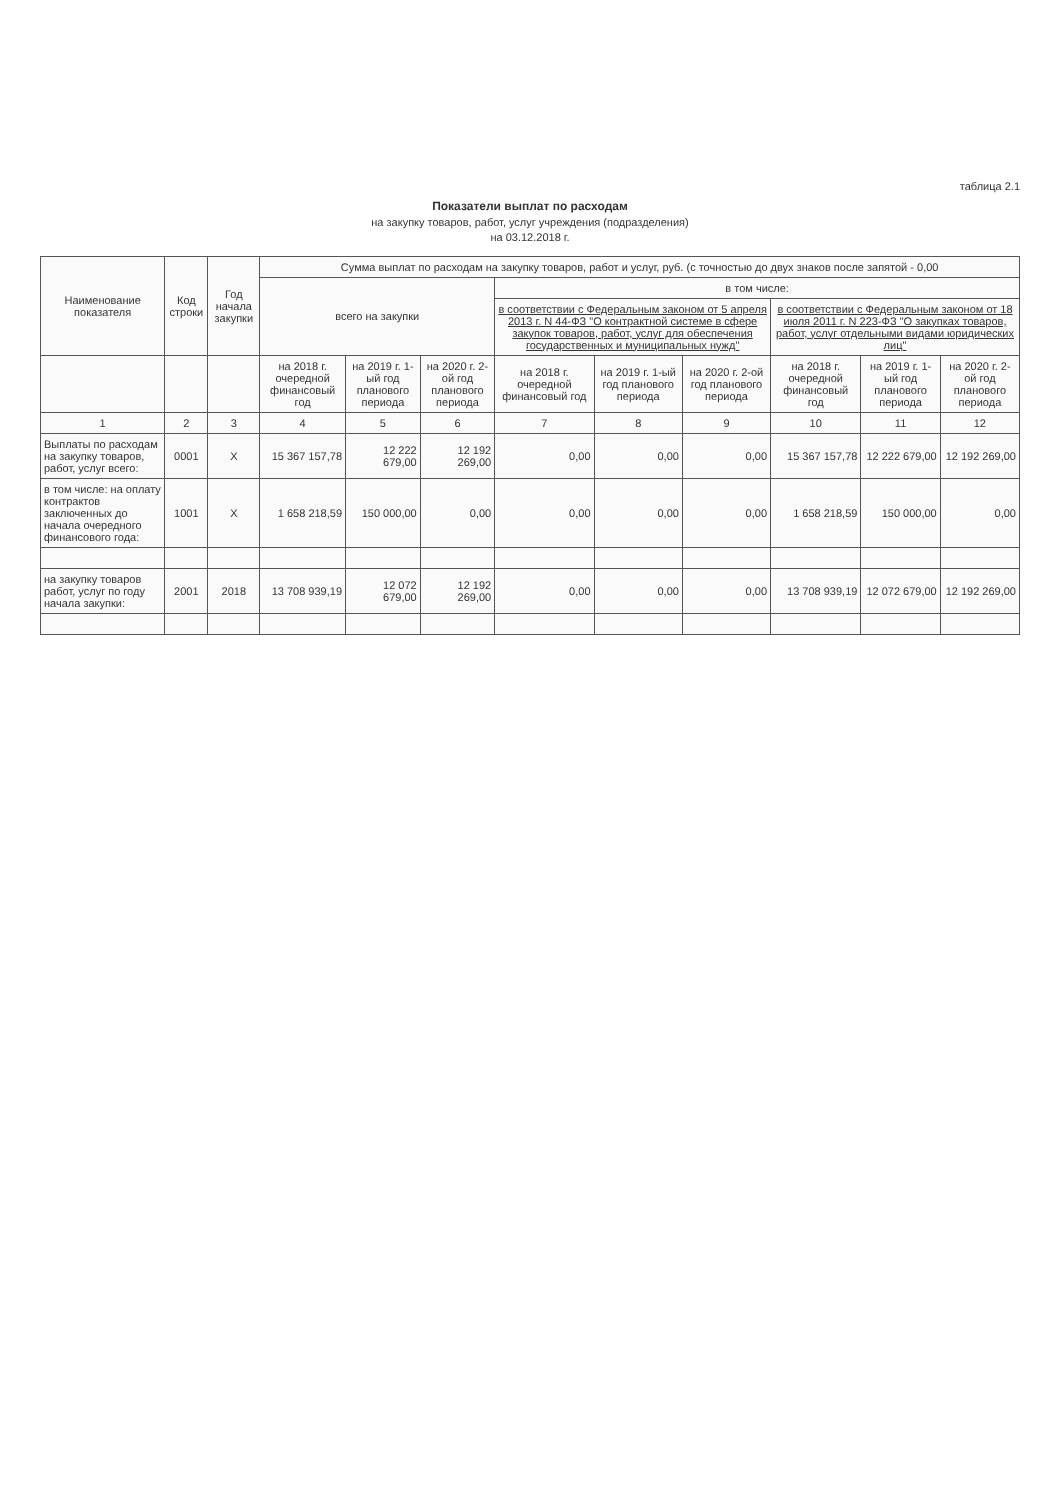таблица 2.1
Показатели выплат по расходам
на закупку товаров, работ, услуг учреждения (подразделения)
на 03.12.2018 г.
| Наименование показателя | Код строки | Год начала закупки | Сумма выплат по расходам на закупку товаров, работ и услуг, руб. (с точностью до двух знаков после запятой - 0,00 | | | | | | | | |
| --- | --- | --- | --- | --- | --- | --- | --- | --- | --- | --- | --- |
| | | | всего на закупки | | | в том числе: | | | | | |
| | | | | | | в соответствии с Федеральным законом от 5 апреля 2013 г. N 44-ФЗ "О контрактной системе в сфере закупок товаров, работ, услуг для обеспечения государственных и муниципальных нужд" | | | в соответствии с Федеральным законом от 18 июля 2011 г. N 223-ФЗ "О закупках товаров, работ, услуг отдельными видами юридических лиц" | | |
| | | | на 2018 г. очередной финансовый год | на 2019 г. 1-ый год планового периода | на 2020 г. 2-ой год планового периода | на 2018 г. очередной финансовый год | на 2019 г. 1-ый год планового периода | на 2020 г. 2-ой год планового периода | на 2018 г. очередной финансовый год | на 2019 г. 1-ый год планового периода | на 2020 г. 2-ой год планового периода |
| 1 | 2 | 3 | 4 | 5 | 6 | 7 | 8 | 9 | 10 | 11 | 12 |
| Выплаты по расходам на закупку товаров, работ, услуг всего: | 0001 | X | 15 367 157,78 | 12 222 679,00 | 12 192 269,00 | 0,00 | 0,00 | 0,00 | 15 367 157,78 | 12 222 679,00 | 12 192 269,00 |
| в том числе: на оплату контрактов заключенных до начала очередного финансового года: | 1001 | X | 1 658 218,59 | 150 000,00 | 0,00 | 0,00 | 0,00 | 0,00 | 1 658 218,59 | 150 000,00 | 0,00 |
| на закупку товаров работ, услуг по году начала закупки: | 2001 | 2018 | 13 708 939,19 | 12 072 679,00 | 12 192 269,00 | 0,00 | 0,00 | 0,00 | 13 708 939,19 | 12 072 679,00 | 12 192 269,00 |